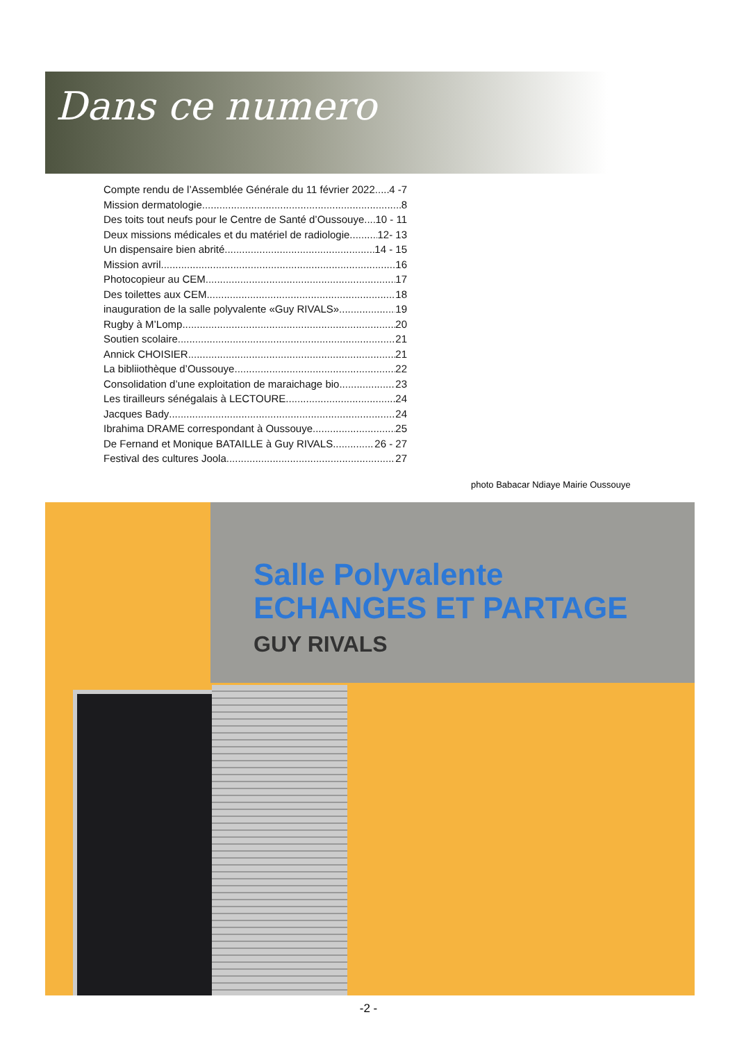Dans ce numero
Compte rendu de l’Assemblée Générale du 11 février 2022 4 -7
Mission dermatologie 8
Des toits tout neufs pour le Centre de Santé d’Oussouye 10 - 11
Deux missions médicales et du matériel de radiologie 12- 13
Un dispensaire bien abrité 14 - 15
Mission avril 16
Photocopieur au CEM 17
Des toilettes aux CEM 18
inauguration de la salle polyvalente «Guy RIVALS» 19
Rugby à M’Lomp 20
Soutien scolaire 21
Annick CHOISIER 21
La bibliiothèque d’Oussouye 22
Consolidation d’une exploitation de maraichage bio 23
Les tirailleurs sénégalais à LECTOURE 24
Jacques Bady 24
Ibrahima DRAME correspondant à Oussouye 25
De Fernand et Monique BATAILLE à Guy RIVALS 26 - 27
Festival des cultures Joola 27
photo Babacar Ndiaye Mairie Oussouye
Salle Polyvalente
ECHANGES ET PARTAGE
GUY RIVALS
-2 -